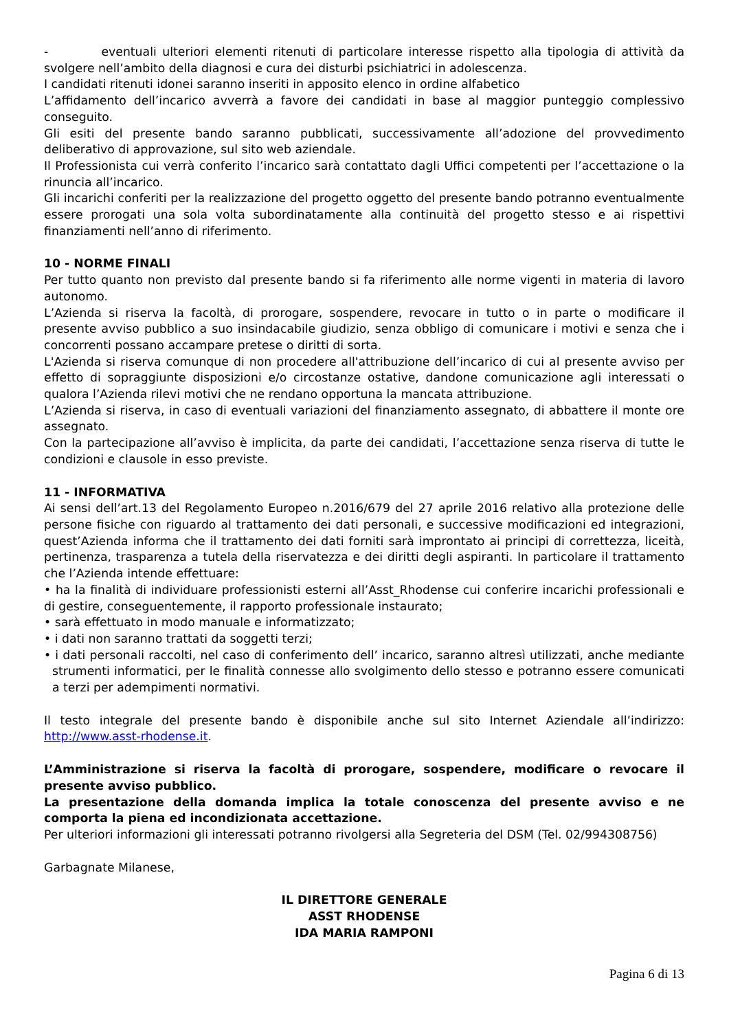- eventuali ulteriori elementi ritenuti di particolare interesse rispetto alla tipologia di attività da svolgere nell’ambito della diagnosi e cura dei disturbi psichiatrici in adolescenza.
I candidati ritenuti idonei saranno inseriti in apposito elenco in ordine alfabetico
L’affidamento dell’incarico avverrà a favore dei candidati in base al maggior punteggio complessivo conseguito.
Gli esiti del presente bando saranno pubblicati, successivamente all’adozione del provvedimento deliberativo di approvazione, sul sito web aziendale.
Il Professionista cui verrà conferito l’incarico sarà contattato dagli Uffici competenti per l’accettazione o la rinuncia all’incarico.
Gli incarichi conferiti per la realizzazione del progetto oggetto del presente bando potranno eventualmente essere prorogati una sola volta subordinatamente alla continuità del progetto stesso e ai rispettivi finanziamenti nell’anno di riferimento.
10 - NORME FINALI
Per tutto quanto non previsto dal presente bando si fa riferimento alle norme vigenti in materia di lavoro autonomo.
L’Azienda si riserva la facoltà, di prorogare, sospendere, revocare in tutto o in parte o modificare il presente avviso pubblico a suo insindacabile giudizio, senza obbligo di comunicare i motivi e senza che i concorrenti possano accampare pretese o diritti di sorta.
L'Azienda si riserva comunque di non procedere all'attribuzione dell’incarico di cui al presente avviso per effetto di sopraggiunte disposizioni e/o circostanze ostative, dandone comunicazione agli interessati o qualora l’Azienda rilevi motivi che ne rendano opportuna la mancata attribuzione.
L’Azienda si riserva, in caso di eventuali variazioni del finanziamento assegnato, di abbattere il monte ore assegnato.
Con la partecipazione all’avviso è implicita, da parte dei candidati, l’accettazione senza riserva di tutte le condizioni e clausole in esso previste.
11 - INFORMATIVA
Ai sensi dell’art.13 del Regolamento Europeo n.2016/679 del 27 aprile 2016 relativo alla protezione delle persone fisiche con riguardo al trattamento dei dati personali, e successive modificazioni ed integrazioni, quest’Azienda informa che il trattamento dei dati forniti sarà improntato ai principi di correttezza, liceità, pertinenza, trasparenza a tutela della riservatezza e dei diritti degli aspiranti. In particolare il trattamento che l’Azienda intende effettuare:
• ha la finalità di individuare professionisti esterni all’Asst_Rhodense cui conferire incarichi professionali e di gestire, conseguentemente, il rapporto professionale instaurato;
• sarà effettuato in modo manuale e informatizzato;
• i dati non saranno trattati da soggetti terzi;
• i dati personali raccolti, nel caso di conferimento dell’ incarico, saranno altresì utilizzati, anche mediante strumenti informatici, per le finalità connesse allo svolgimento dello stesso e potranno essere comunicati a terzi per adempimenti normativi.
Il testo integrale del presente bando è disponibile anche sul sito Internet Aziendale all’indirizzo: http://www.asst-rhodense.it.
L’Amministrazione si riserva la facoltà di prorogare, sospendere, modificare o revocare il presente avviso pubblico.
La presentazione della domanda implica la totale conoscenza del presente avviso e ne comporta la piena ed incondizionata accettazione.
Per ulteriori informazioni gli interessati potranno rivolgersi alla Segreteria del DSM (Tel. 02/994308756)
Garbagnate Milanese,
IL DIRETTORE GENERALE
ASST RHODENSE
IDA MARIA RAMPONI
Pagina 6 di 13